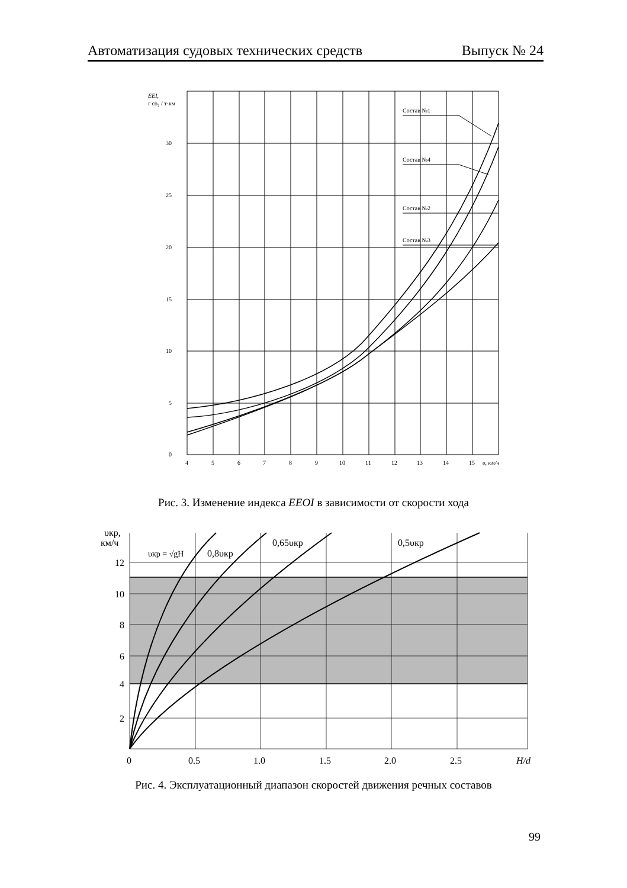Автоматизация судовых технических средств Выпуск № 24
30
25
20
15
10
5
0
EEI,
г co₂ / т·км
Состав №1
Состав №4
Состав №2
Состав №3
4
5
6
7
8
9
10
11
12
13
14
15
υ, км/ч
Рис. 3. Изменение индекса EEOI в зависимости от скорости хода
υкр,
км/ч
12
10
8
6
4
2
υкр = √gH
0,8υкр
0,65υкр
0,5υкр
0
0,5
1,0
1,5
2,0
2,5
H/d
Рис. 4. Эксплуатационный диапазон скоростей движения речных составов
99